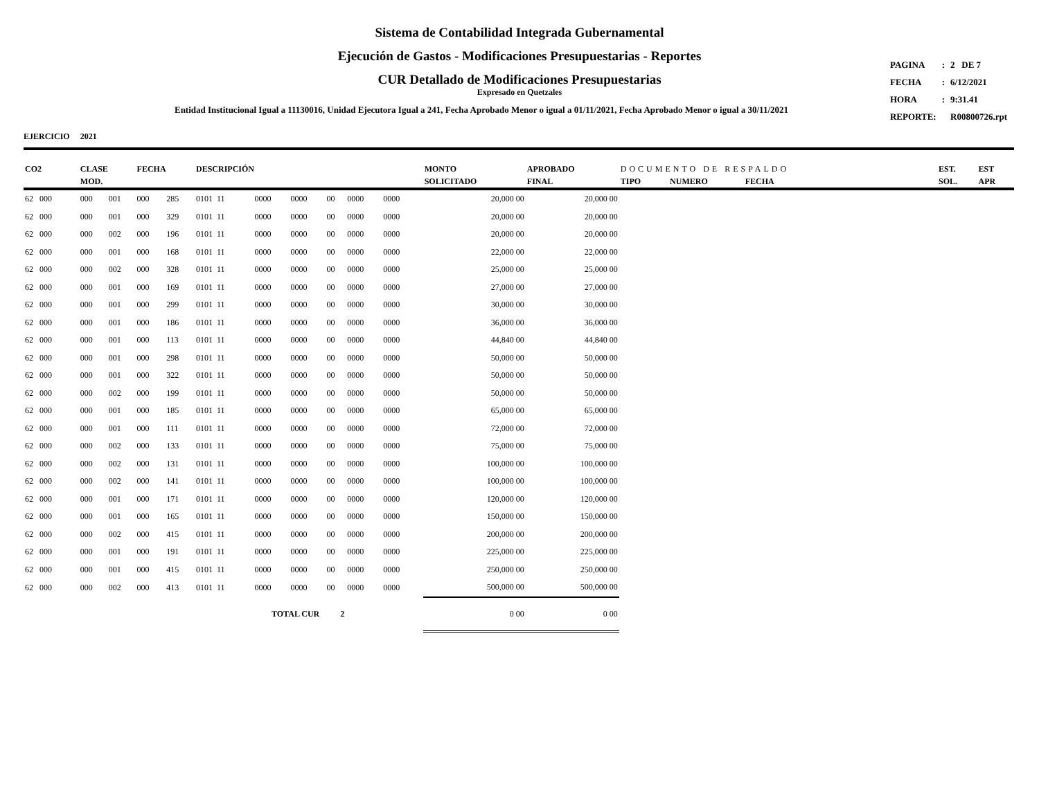Sistema de Contabilidad Integrada Gubernamental
Ejecución de Gastos - Modificaciones Presupuestarias - Reportes
CUR Detallado de Modificaciones Presupuestarias
Expresado en Quetzales
Entidad Institucional Igual a 11130016, Unidad Ejecutora Igual a 241, Fecha Aprobado Menor o igual a 01/11/2021, Fecha Aprobado Menor o igual a 30/11/2021
| PAGINA | : | 2 DE 7 |
| FECHA | : | 6/12/2021 |
| HORA | : | 9:31.41 |
| REPORTE: | | R00800726.rpt |
EJERCICIO 2021
| CO2 | CLASE MOD. | | FECHA | | DESCRIPCIÓN | | | | | | | MONTO SOLICITADO | APROBADO FINAL | DOCUMENTO DE RESPALDO TIPO NUMERO FECHA | | | EST. SOL. | EST APR |
| --- | --- | --- | --- | --- | --- | --- | --- | --- | --- | --- | --- | --- | --- | --- | --- | --- | --- | --- |
| 62 000 | 000 | 001 | 000 | 285 | 0101 11 | 0000 | 0000 | 00 | 0000 | 0000 | | 20,000 00 | 20,000 00 | | | | | |
| 62 000 | 000 | 001 | 000 | 329 | 0101 11 | 0000 | 0000 | 00 | 0000 | 0000 | | 20,000 00 | 20,000 00 | | | | | |
| 62 000 | 000 | 002 | 000 | 196 | 0101 11 | 0000 | 0000 | 00 | 0000 | 0000 | | 20,000 00 | 20,000 00 | | | | | |
| 62 000 | 000 | 001 | 000 | 168 | 0101 11 | 0000 | 0000 | 00 | 0000 | 0000 | | 22,000 00 | 22,000 00 | | | | | |
| 62 000 | 000 | 002 | 000 | 328 | 0101 11 | 0000 | 0000 | 00 | 0000 | 0000 | | 25,000 00 | 25,000 00 | | | | | |
| 62 000 | 000 | 001 | 000 | 169 | 0101 11 | 0000 | 0000 | 00 | 0000 | 0000 | | 27,000 00 | 27,000 00 | | | | | |
| 62 000 | 000 | 001 | 000 | 299 | 0101 11 | 0000 | 0000 | 00 | 0000 | 0000 | | 30,000 00 | 30,000 00 | | | | | |
| 62 000 | 000 | 001 | 000 | 186 | 0101 11 | 0000 | 0000 | 00 | 0000 | 0000 | | 36,000 00 | 36,000 00 | | | | | |
| 62 000 | 000 | 001 | 000 | 113 | 0101 11 | 0000 | 0000 | 00 | 0000 | 0000 | | 44,840 00 | 44,840 00 | | | | | |
| 62 000 | 000 | 001 | 000 | 298 | 0101 11 | 0000 | 0000 | 00 | 0000 | 0000 | | 50,000 00 | 50,000 00 | | | | | |
| 62 000 | 000 | 001 | 000 | 322 | 0101 11 | 0000 | 0000 | 00 | 0000 | 0000 | | 50,000 00 | 50,000 00 | | | | | |
| 62 000 | 000 | 002 | 000 | 199 | 0101 11 | 0000 | 0000 | 00 | 0000 | 0000 | | 50,000 00 | 50,000 00 | | | | | |
| 62 000 | 000 | 001 | 000 | 185 | 0101 11 | 0000 | 0000 | 00 | 0000 | 0000 | | 65,000 00 | 65,000 00 | | | | | |
| 62 000 | 000 | 001 | 000 | 111 | 0101 11 | 0000 | 0000 | 00 | 0000 | 0000 | | 72,000 00 | 72,000 00 | | | | | |
| 62 000 | 000 | 002 | 000 | 133 | 0101 11 | 0000 | 0000 | 00 | 0000 | 0000 | | 75,000 00 | 75,000 00 | | | | | |
| 62 000 | 000 | 002 | 000 | 131 | 0101 11 | 0000 | 0000 | 00 | 0000 | 0000 | | 100,000 00 | 100,000 00 | | | | | |
| 62 000 | 000 | 002 | 000 | 141 | 0101 11 | 0000 | 0000 | 00 | 0000 | 0000 | | 100,000 00 | 100,000 00 | | | | | |
| 62 000 | 000 | 001 | 000 | 171 | 0101 11 | 0000 | 0000 | 00 | 0000 | 0000 | | 120,000 00 | 120,000 00 | | | | | |
| 62 000 | 000 | 001 | 000 | 165 | 0101 11 | 0000 | 0000 | 00 | 0000 | 0000 | | 150,000 00 | 150,000 00 | | | | | |
| 62 000 | 000 | 002 | 000 | 415 | 0101 11 | 0000 | 0000 | 00 | 0000 | 0000 | | 200,000 00 | 200,000 00 | | | | | |
| 62 000 | 000 | 001 | 000 | 191 | 0101 11 | 0000 | 0000 | 00 | 0000 | 0000 | | 225,000 00 | 225,000 00 | | | | | |
| 62 000 | 000 | 001 | 000 | 415 | 0101 11 | 0000 | 0000 | 00 | 0000 | 0000 | | 250,000 00 | 250,000 00 | | | | | |
| 62 000 | 000 | 002 | 000 | 413 | 0101 11 | 0000 | 0000 | 00 | 0000 | 0000 | | 500,000 00 | 500,000 00 | | | | | |
| TOTAL CUR 2 | | | | | | | | | | | | 0 00 | 0 00 | | | | | |